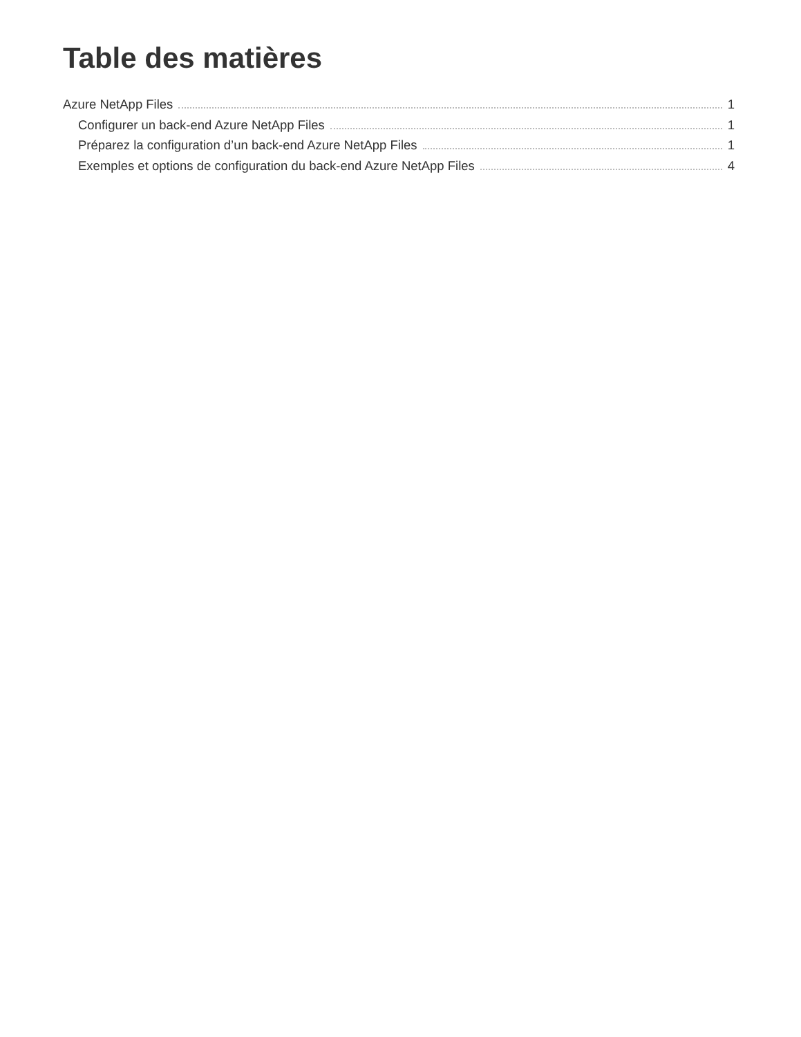Table des matières
Azure NetApp Files 1
Configurer un back-end Azure NetApp Files 1
Préparez la configuration d’un back-end Azure NetApp Files 1
Exemples et options de configuration du back-end Azure NetApp Files 4